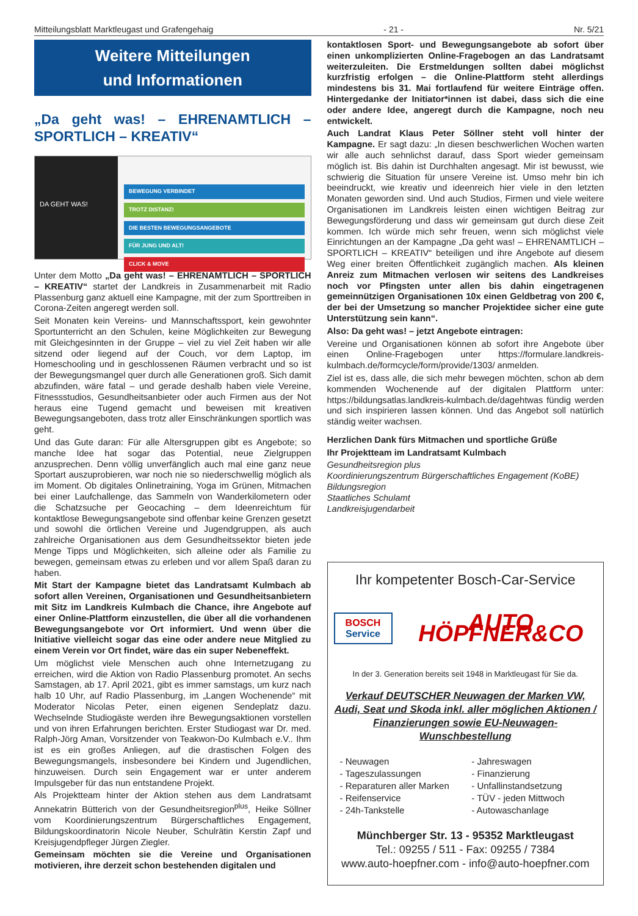Mitteilungsblatt Marktleugast und Grafengehaig - 21 - Nr. 5/21
Weitere Mitteilungen
und Informationen
„Da geht was! – EHRENAMTLICH – SPORTLICH – KREATIV“
DA GEHT WAS!
BEWEGUNG VERBINDET
TROTZ DISTANZ!
DIE BESTEN BEWEGUNGSANGEBOTE
FÜR JUNG UND ALT!
CLICK & MOVE
Unter dem Motto „Da geht was! – EHRENAMTLICH – SPORTLICH – KREATIV“ startet der Landkreis in Zusammenarbeit mit Radio Plassenburg ganz aktuell eine Kampagne, mit der zum Sporttreiben in Corona-Zeiten angeregt werden soll.
Seit Monaten kein Vereins- und Mannschaftssport, kein gewohnter Sportunterricht an den Schulen, keine Möglichkeiten zur Bewegung mit Gleichgesinnten in der Gruppe – viel zu viel Zeit haben wir alle sitzend oder liegend auf der Couch, vor dem Laptop, im Homeschooling und in geschlossenen Räumen verbracht und so ist der Bewegungsmangel quer durch alle Generationen groß. Sich damit abzufinden, wäre fatal – und gerade deshalb haben viele Vereine, Fitnessstudios, Gesundheitsanbieter oder auch Firmen aus der Not heraus eine Tugend gemacht und beweisen mit kreativen Bewegungsangeboten, dass trotz aller Einschränkungen sportlich was geht.
Und das Gute daran: Für alle Altersgruppen gibt es Angebote; so manche Idee hat sogar das Potential, neue Zielgruppen anzusprechen. Denn völlig unverfänglich auch mal eine ganz neue Sportart auszuprobieren, war noch nie so niederschwellig möglich als im Moment. Ob digitales Onlinetraining, Yoga im Grünen, Mitmachen bei einer Laufchallenge, das Sammeln von Wanderkilometern oder die Schatzsuche per Geocaching – dem Ideenreichtum für kontaktlose Bewegungsangebote sind offenbar keine Grenzen gesetzt und sowohl die örtlichen Vereine und Jugendgruppen, als auch zahlreiche Organisationen aus dem Gesundheitssektor bieten jede Menge Tipps und Möglichkeiten, sich alleine oder als Familie zu bewegen, gemeinsam etwas zu erleben und vor allem Spaß daran zu haben.
Mit Start der Kampagne bietet das Landratsamt Kulmbach ab sofort allen Vereinen, Organisationen und Gesundheitsanbietern mit Sitz im Landkreis Kulmbach die Chance, ihre Angebote auf einer Online-Plattform einzustellen, die über all die vorhandenen Bewegungsangebote vor Ort informiert. Und wenn über die Initiative vielleicht sogar das eine oder andere neue Mitglied zu einem Verein vor Ort findet, wäre das ein super Nebeneffekt.
Um möglichst viele Menschen auch ohne Internetzugang zu erreichen, wird die Aktion von Radio Plassenburg promotet. An sechs Samstagen, ab 17. April 2021, gibt es immer samstags, um kurz nach halb 10 Uhr, auf Radio Plassenburg, im „Langen Wochenende“ mit Moderator Nicolas Peter, einen eigenen Sendeplatz dazu. Wechselnde Studiogäste werden ihre Bewegungsaktionen vorstellen und von ihren Erfahrungen berichten. Erster Studiogast war Dr. med. Ralph-Jörg Aman, Vorsitzender von Teakwon-Do Kulmbach e.V.. Ihm ist es ein großes Anliegen, auf die drastischen Folgen des Bewegungsmangels, insbesondere bei Kindern und Jugendlichen, hinzuweisen. Durch sein Engagement war er unter anderem Impulsgeber für das nun entstandene Projekt.
Als Projektteam hinter der Aktion stehen aus dem Landratsamt Annekatrin Bütterich von der Gesundheitsregion<sup>plus</sup>, Heike Söllner vom Koordinierungszentrum Bürgerschaftliches Engagement, Bildungskoordinatorin Nicole Neuber, Schulrätin Kerstin Zapf und Kreisjugendpfleger Jürgen Ziegler.
Gemeinsam möchten sie die Vereine und Organisationen motivieren, ihre derzeit schon bestehenden digitalen und
kontaktlosen Sport- und Bewegungsangebote ab sofort über einen unkomplizierten Online-Fragebogen an das Landratsamt weiterzuleiten. Die Erstmeldungen sollten dabei möglichst kurzfristig erfolgen – die Online-Plattform steht allerdings mindestens bis 31. Mai fortlaufend für weitere Einträge offen. Hintergedanke der Initiator*innen ist dabei, dass sich die eine oder andere Idee, angeregt durch die Kampagne, noch neu entwickelt.
Auch Landrat Klaus Peter Söllner steht voll hinter der Kampagne. Er sagt dazu: „In diesen beschwerlichen Wochen warten wir alle auch sehnlichst darauf, dass Sport wieder gemeinsam möglich ist. Bis dahin ist Durchhalten angesagt. Mir ist bewusst, wie schwierig die Situation für unsere Vereine ist. Umso mehr bin ich beeindruckt, wie kreativ und ideenreich hier viele in den letzten Monaten geworden sind. Und auch Studios, Firmen und viele weitere Organisationen im Landkreis leisten einen wichtigen Beitrag zur Bewegungsförderung und dass wir gemeinsam gut durch diese Zeit kommen. Ich würde mich sehr freuen, wenn sich möglichst viele Einrichtungen an der Kampagne „Da geht was! – EHRENAMTLICH – SPORTLICH – KREATIV“ beteiligen und ihre Angebote auf diesem Weg einer breiten Öffentlichkeit zugänglich machen. Als kleinen Anreiz zum Mitmachen verlosen wir seitens des Landkreises noch vor Pfingsten unter allen bis dahin eingetragenen gemeinnützigen Organisationen 10x einen Geldbetrag von 200 €, der bei der Umsetzung so mancher Projektidee sicher eine gute Unterstützung sein kann“.
Also: Da geht was! – jetzt Angebote eintragen:
Vereine und Organisationen können ab sofort ihre Angebote über einen Online-Fragebogen unter https://formulare.landkreis-kulmbach.de/formcycle/form/provide/1303/ anmelden.
Ziel ist es, dass alle, die sich mehr bewegen möchten, schon ab dem kommenden Wochenende auf der digitalen Plattform unter: https://bildungsatlas.landkreis-kulmbach.de/dagehtwas fündig werden und sich inspirieren lassen können. Und das Angebot soll natürlich ständig weiter wachsen.
Herzlichen Dank fürs Mitmachen und sportliche Grüße
Ihr Projektteam im Landratsamt Kulmbach
Gesundheitsregion plus
Koordinierungszentrum Bürgerschaftliches Engagement (KoBE)
Bildungsregion
Staatliches Schulamt
Landkreisjugendarbeit
Ihr kompetenter Bosch-Car-Service
BOSCH
Service
AUTO HÖPFNER&CO
In der 3. Generation bereits seit 1948 in Marktleugast für Sie da.
Verkauf DEUTSCHER Neuwagen der Marken VW, Audi, Seat und Skoda inkl. aller möglichen Aktionen / Finanzierungen sowie EU-Neuwagen-Wunschbestellung
- Neuwagen
- Tageszulassungen
- Reparaturen aller Marken
- Reifenservice
- 24h-Tankstelle
- Jahreswagen
- Finanzierung
- Unfallinstandsetzung
- TÜV - jeden Mittwoch
- Autowaschanlage
Münchberger Str. 13 - 95352 Marktleugast
Tel.: 09255 / 511 - Fax: 09255 / 7384
www.auto-hoepfner.com - info@auto-hoepfner.com